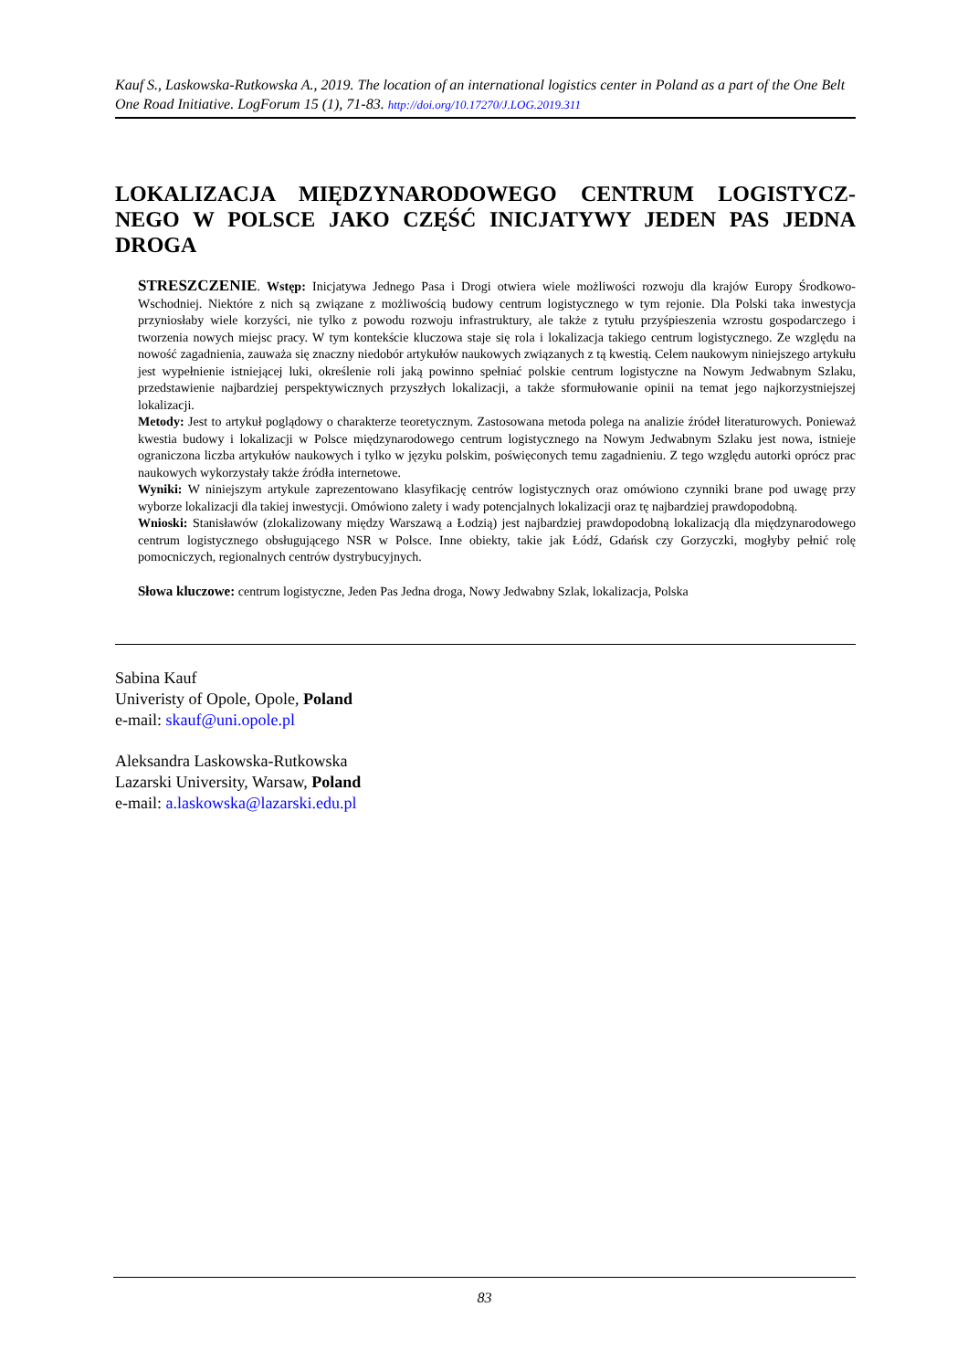Kauf S., Laskowska-Rutkowska A., 2019. The location of an international logistics center in Poland as a part of the One Belt One Road Initiative. LogForum 15 (1), 71-83. http://doi.org/10.17270/J.LOG.2019.311
LOKALIZACJA MIĘDZYNARODOWEGO CENTRUM LOGISTYCZ-NEGO W POLSCE JAKO CZĘŚĆ INICJATYWY JEDEN PAS JEDNA DROGA
STRESZCZENIE. Wstęp: Inicjatywa Jednego Pasa i Drogi otwiera wiele możliwości rozwoju dla krajów Europy Środkowo-Wschodniej. Niektóre z nich są związane z możliwością budowy centrum logistycznego w tym rejonie. Dla Polski taka inwestycja przyniosłaby wiele korzyści, nie tylko z powodu rozwoju infrastruktury, ale także z tytułu przyśpieszenia wzrostu gospodarczego i tworzenia nowych miejsc pracy. W tym kontekście kluczowa staje się rola i lokalizacja takiego centrum logistycznego. Ze względu na nowość zagadnienia, zauważa się znaczny niedobór artykułów naukowych związanych z tą kwestią. Celem naukowym niniejszego artykułu jest wypełnienie istniejącej luki, określenie roli jaką powinno spełniać polskie centrum logistyczne na Nowym Jedwabnym Szlaku, przedstawienie najbardziej perspektywicznych przyszłych lokalizacji, a także sformułowanie opinii na temat jego najkorzystniejszej lokalizacji.
Metody: Jest to artykuł poglądowy o charakterze teoretycznym. Zastosowana metoda polega na analizie źródeł literaturowych. Ponieważ kwestia budowy i lokalizacji w Polsce międzynarodowego centrum logistycznego na Nowym Jedwabnym Szlaku jest nowa, istnieje ograniczona liczba artykułów naukowych i tylko w języku polskim, poświęconych temu zagadnieniu. Z tego względu autorki oprócz prac naukowych wykorzystały także źródła internetowe.
Wyniki: W niniejszym artykule zaprezentowano klasyfikację centrów logistycznych oraz omówiono czynniki brane pod uwagę przy wyborze lokalizacji dla takiej inwestycji. Omówiono zalety i wady potencjalnych lokalizacji oraz tę najbardziej prawdopodobną.
Wnioski: Stanisławów (zlokalizowany między Warszawą a Łodzią) jest najbardziej prawdopodobną lokalizacją dla międzynarodowego centrum logistycznego obsługującego NSR w Polsce. Inne obiekty, takie jak Łódź, Gdańsk czy Gorzyczki, mogłyby pełnić rolę pomocniczych, regionalnych centrów dystrybucyjnych.
Słowa kluczowe: centrum logistyczne, Jeden Pas Jedna droga, Nowy Jedwabny Szlak, lokalizacja, Polska
Sabina Kauf
Univeristy of Opole, Opole, Poland
e-mail: skauf@uni.opole.pl
Aleksandra Laskowska-Rutkowska
Lazarski University, Warsaw, Poland
e-mail: a.laskowska@lazarski.edu.pl
83